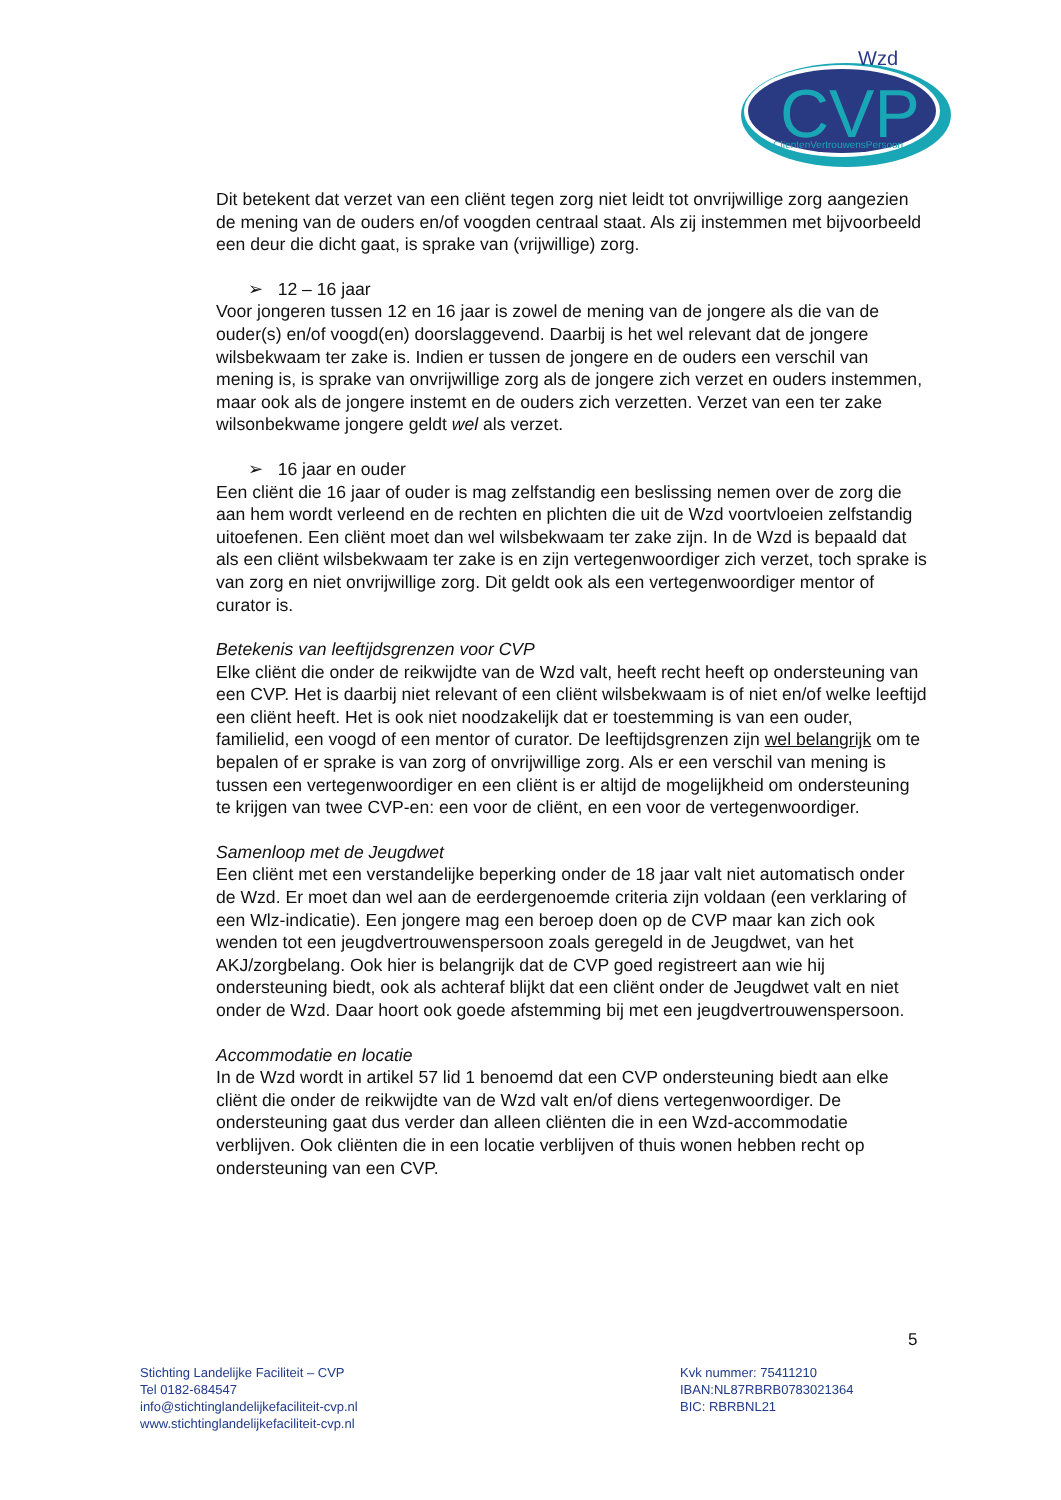CVP
Wzd
ClïentenVertrouwensPersoon
Dit betekent dat verzet van een cliënt tegen zorg niet leidt tot onvrijwillige zorg aangezien de mening van de ouders en/of voogden centraal staat. Als zij instemmen met bijvoorbeeld een deur die dicht gaat, is sprake van (vrijwillige) zorg.
➢ 12 – 16 jaar
Voor jongeren tussen 12 en 16 jaar is zowel de mening van de jongere als die van de ouder(s) en/of voogd(en) doorslaggevend. Daarbij is het wel relevant dat de jongere wilsbekwaam ter zake is. Indien er tussen de jongere en de ouders een verschil van mening is, is sprake van onvrijwillige zorg als de jongere zich verzet en ouders instemmen, maar ook als de jongere instemt en de ouders zich verzetten. Verzet van een ter zake wilsonbekwame jongere geldt wel als verzet.
➢ 16 jaar en ouder
Een cliënt die 16 jaar of ouder is mag zelfstandig een beslissing nemen over de zorg die aan hem wordt verleend en de rechten en plichten die uit de Wzd voortvloeien zelfstandig uitoefenen. Een cliënt moet dan wel wilsbekwaam ter zake zijn. In de Wzd is bepaald dat als een cliënt wilsbekwaam ter zake is en zijn vertegenwoordiger zich verzet, toch sprake is van zorg en niet onvrijwillige zorg. Dit geldt ook als een vertegenwoordiger mentor of curator is.
Betekenis van leeftijdsgrenzen voor CVP
Elke cliënt die onder de reikwijdte van de Wzd valt, heeft recht heeft op ondersteuning van een CVP. Het is daarbij niet relevant of een cliënt wilsbekwaam is of niet en/of welke leeftijd een cliënt heeft. Het is ook niet noodzakelijk dat er toestemming is van een ouder, familielid, een voogd of een mentor of curator. De leeftijdsgrenzen zijn wel belangrijk om te bepalen of er sprake is van zorg of onvrijwillige zorg. Als er een verschil van mening is tussen een vertegenwoordiger en een cliënt is er altijd de mogelijkheid om ondersteuning te krijgen van twee CVP-en: een voor de cliënt, en een voor de vertegenwoordiger.
Samenloop met de Jeugdwet
Een cliënt met een verstandelijke beperking onder de 18 jaar valt niet automatisch onder de Wzd. Er moet dan wel aan de eerdergenoemde criteria zijn voldaan (een verklaring of een Wlz-indicatie). Een jongere mag een beroep doen op de CVP maar kan zich ook wenden tot een jeugdvertrouwenspersoon zoals geregeld in de Jeugdwet, van het AKJ/zorgbelang. Ook hier is belangrijk dat de CVP goed registreert aan wie hij ondersteuning biedt, ook als achteraf blijkt dat een cliënt onder de Jeugdwet valt en niet onder de Wzd. Daar hoort ook goede afstemming bij met een jeugdvertrouwenspersoon.
Accommodatie en locatie
In de Wzd wordt in artikel 57 lid 1 benoemd dat een CVP ondersteuning biedt aan elke cliënt die onder de reikwijdte van de Wzd valt en/of diens vertegenwoordiger. De ondersteuning gaat dus verder dan alleen cliënten die in een Wzd-accommodatie verblijven. Ook cliënten die in een locatie verblijven of thuis wonen hebben recht op ondersteuning van een CVP.
5
Stichting Landelijke Faciliteit – CVP
Tel 0182-684547
info@stichtinglandelijkefaciliteit-cvp.nl
www.stichtinglandelijkefaciliteit-cvp.nl
Kvk nummer: 75411210
IBAN:NL87RBRB0783021364
BIC: RBRBNL21